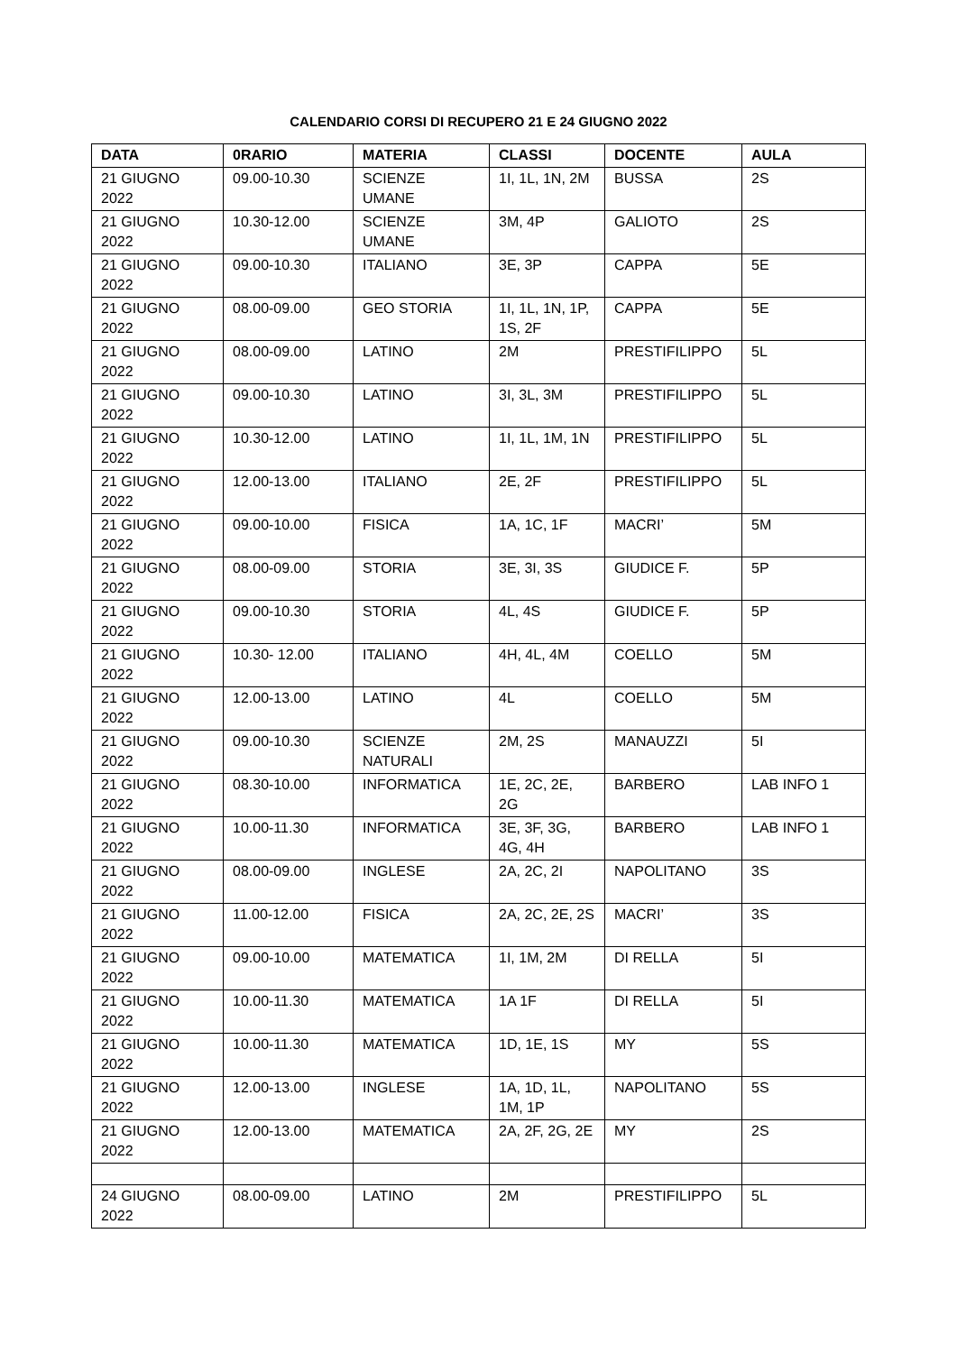CALENDARIO CORSI DI RECUPERO 21 E 24 GIUGNO 2022
| DATA | 0RARIO | MATERIA | CLASSI | DOCENTE | AULA |
| --- | --- | --- | --- | --- | --- |
| 21 GIUGNO 2022 | 09.00-10.30 | SCIENZE UMANE | 1I, 1L, 1N, 2M | BUSSA | 2S |
| 21 GIUGNO 2022 | 10.30-12.00 | SCIENZE UMANE | 3M, 4P | GALIOTO | 2S |
| 21 GIUGNO 2022 | 09.00-10.30 | ITALIANO | 3E, 3P | CAPPA | 5E |
| 21 GIUGNO 2022 | 08.00-09.00 | GEO STORIA | 1I, 1L, 1N, 1P, 1S, 2F | CAPPA | 5E |
| 21 GIUGNO 2022 | 08.00-09.00 | LATINO | 2M | PRESTIFILIPPO | 5L |
| 21 GIUGNO 2022 | 09.00-10.30 | LATINO | 3I, 3L, 3M | PRESTIFILIPPO | 5L |
| 21 GIUGNO 2022 | 10.30-12.00 | LATINO | 1I, 1L, 1M, 1N | PRESTIFILIPPO | 5L |
| 21 GIUGNO 2022 | 12.00-13.00 | ITALIANO | 2E, 2F | PRESTIFILIPPO | 5L |
| 21 GIUGNO 2022 | 09.00-10.00 | FISICA | 1A, 1C, 1F | MACRI’ | 5M |
| 21 GIUGNO 2022 | 08.00-09.00 | STORIA | 3E, 3I, 3S | GIUDICE F. | 5P |
| 21 GIUGNO 2022 | 09.00-10.30 | STORIA | 4L, 4S | GIUDICE F. | 5P |
| 21 GIUGNO 2022 | 10.30- 12.00 | ITALIANO | 4H, 4L, 4M | COELLO | 5M |
| 21 GIUGNO 2022 | 12.00-13.00 | LATINO | 4L | COELLO | 5M |
| 21 GIUGNO 2022 | 09.00-10.30 | SCIENZE NATURALI | 2M, 2S | MANAUZZI | 5I |
| 21 GIUGNO 2022 | 08.30-10.00 | INFORMATICA | 1E, 2C, 2E, 2G | BARBERO | LAB INFO 1 |
| 21 GIUGNO 2022 | 10.00-11.30 | INFORMATICA | 3E, 3F, 3G, 4G, 4H | BARBERO | LAB INFO 1 |
| 21 GIUGNO 2022 | 08.00-09.00 | INGLESE | 2A, 2C, 2I | NAPOLITANO | 3S |
| 21 GIUGNO 2022 | 11.00-12.00 | FISICA | 2A, 2C, 2E, 2S | MACRI’ | 3S |
| 21 GIUGNO 2022 | 09.00-10.00 | MATEMATICA | 1I, 1M, 2M | DI RELLA | 5I |
| 21 GIUGNO 2022 | 10.00-11.30 | MATEMATICA | 1A 1F | DI RELLA | 5I |
| 21 GIUGNO 2022 | 10.00-11.30 | MATEMATICA | 1D, 1E, 1S | MY | 5S |
| 21 GIUGNO 2022 | 12.00-13.00 | INGLESE | 1A, 1D, 1L, 1M, 1P | NAPOLITANO | 5S |
| 21 GIUGNO 2022 | 12.00-13.00 | MATEMATICA | 2A, 2F, 2G, 2E | MY | 2S |
| 24 GIUGNO 2022 | 08.00-09.00 | LATINO | 2M | PRESTIFILIPPO | 5L |